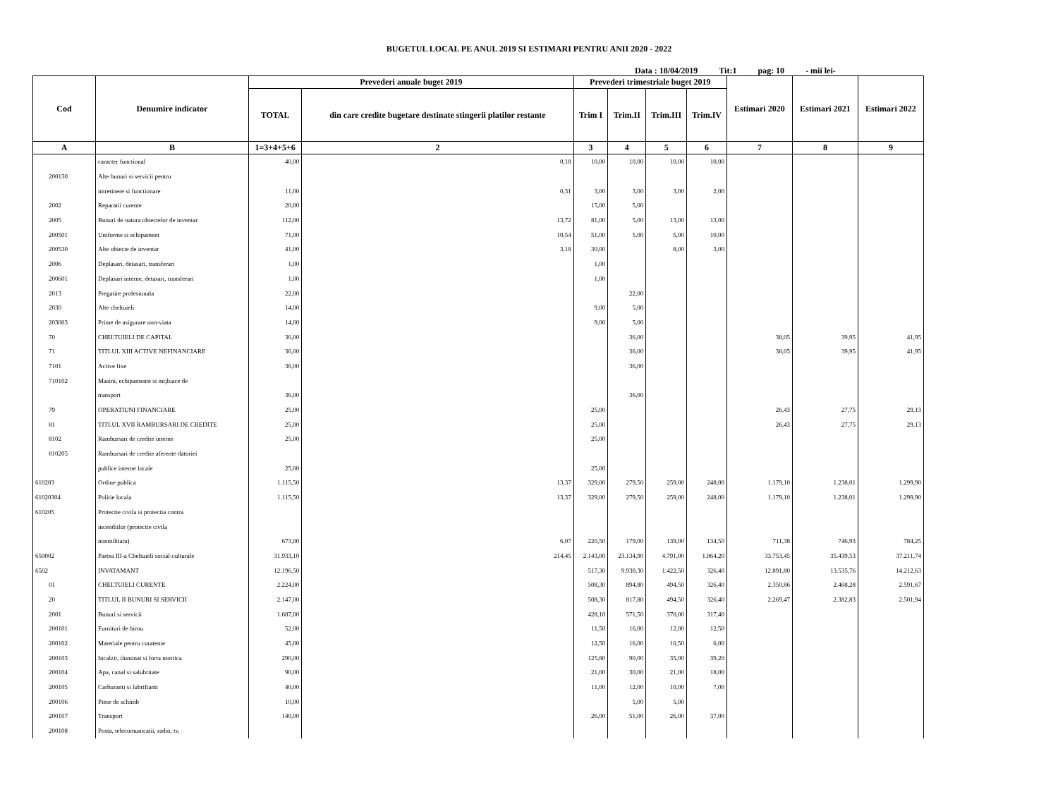BUGETUL LOCAL PE ANUL 2019 SI ESTIMARI PENTRU ANII 2020 - 2022
Data : 18/04/2019 Tit:1 pag: 10 - mii lei-
| Cod | Denumire indicator | Prevederi anuale buget 2019 | | Prevederi trimestriale buget 2019 | | | | Estimari 2020 | Estimari 2021 | Estimari 2022 |
| --- | --- | --- | --- | --- | --- | --- | --- | --- | --- | --- |
| | | TOTAL | din care credite bugetare destinate stingerii platilor restante | Trim I | Trim.II | Trim.III | Trim.IV | | | |
| A | B | 1=3+4+5+6 | 2 | 3 | 4 | 5 | 6 | 7 | 8 | 9 |
| | caracter functional | 40,00 | 0,18 | 10,00 | 10,00 | 10,00 | 10,00 | | | |
| 200130 | Alte bunuri si servicii pentru | | | | | | | | | |
| | intretinere si functionare | 11,00 | 0,31 | 3,00 | 3,00 | 3,00 | 2,00 | | | |
| 2002 | Reparatii curente | 20,00 | | 15,00 | 5,00 | | | | | |
| 2005 | Bunuri de natura obiectelor de inventar | 112,00 | 13,72 | 81,00 | 5,00 | 13,00 | 13,00 | | | |
| 200501 | Uniforme si echipament | 71,00 | 10,54 | 51,00 | 5,00 | 5,00 | 10,00 | | | |
| 200530 | Alte obiecte de inventar | 41,00 | 3,18 | 30,00 | | 8,00 | 3,00 | | | |
| 2006 | Deplasari, detasari, transferari | 1,00 | | 1,00 | | | | | | |
| 200601 | Deplasari interne, detasari, transferari | 1,00 | | 1,00 | | | | | | |
| 2013 | Pregatire profesionala | 22,00 | | | 22,00 | | | | | |
| 2030 | Alte cheltuieli | 14,00 | | 9,00 | 5,00 | | | | | |
| 203003 | Prime de asigurare non-viata | 14,00 | | 9,00 | 5,00 | | | | | |
| 70 | CHELTUIELI DE CAPITAL | 36,00 | | | 36,00 | | | 38,05 | 39,95 | 41,95 |
| 71 | TITLUL XIII ACTIVE NEFINANCIARE | 36,00 | | | 36,00 | | | 38,05 | 39,95 | 41,95 |
| 7101 | Active fixe | 36,00 | | | 36,00 | | | | | |
| 710102 | Masini, echipamente si mijloace de | | | | | | | | | |
| | transport | 36,00 | | | 36,00 | | | | | |
| 79 | OPERATIUNI FINANCIARE | 25,00 | | 25,00 | | | | 26,43 | 27,75 | 29,13 |
| 81 | TITLUL XVII RAMBURSARI DE CREDITE | 25,00 | | 25,00 | | | | 26,43 | 27,75 | 29,13 |
| 8102 | Rambursari de credite interne | 25,00 | | 25,00 | | | | | | |
| 810205 | Rambursari de credite aferente datoriei | | | | | | | | | |
| | publice interne locale | 25,00 | | 25,00 | | | | | | |
| 610203 | Ordine publica | 1.115,50 | 13,37 | 329,00 | 279,50 | 259,00 | 248,00 | 1.179,10 | 1.238,01 | 1.299,90 |
| 61020304 | Politie locala | 1.115,50 | 13,37 | 329,00 | 279,50 | 259,00 | 248,00 | 1.179,10 | 1.238,01 | 1.299,90 |
| 610205 | Protectie civila si protectia contra | | | | | | | | | |
| | incendiilor (protectie civila | | | | | | | | | |
| | nonmilitara) | 673,00 | 6,07 | 220,50 | 179,00 | 139,00 | 134,50 | 711,38 | 746,93 | 784,25 |
| 650002 | Partea III-a Cheltuieli social-culturale | 31.933,10 | 214,45 | 2.143,00 | 23.134,90 | 4.791,00 | 1.864,20 | 33.753,45 | 35.439,53 | 37.211,74 |
| 6502 | INVATAMANT | 12.196,50 | | 517,30 | 9.930,30 | 1.422,50 | 326,40 | 12.891,80 | 13.535,76 | 14.212,63 |
| 01 | CHELTUIELI CURENTE | 2.224,00 | | 508,30 | 894,80 | 494,50 | 326,40 | 2.350,86 | 2.468,28 | 2.591,67 |
| 20 | TITLUL II BUNURI SI SERVICII | 2.147,00 | | 508,30 | 817,80 | 494,50 | 326,40 | 2.269,47 | 2.382,83 | 2.501,94 |
| 2001 | Bunuri si servicii | 1.687,00 | | 428,10 | 571,50 | 370,00 | 317,40 | | | |
| 200101 | Furnituri de birou | 52,00 | | 11,50 | 16,00 | 12,00 | 12,50 | | | |
| 200102 | Materiale pentru curatenie | 45,00 | | 12,50 | 16,00 | 10,50 | 6,00 | | | |
| 200103 | Incalzit, iluminat si forta motrica | 290,00 | | 125,80 | 90,00 | 35,00 | 39,20 | | | |
| 200104 | Apa, canal si salubritate | 90,00 | | 21,00 | 30,00 | 21,00 | 18,00 | | | |
| 200105 | Carburanti si lubrifianti | 40,00 | | 11,00 | 12,00 | 10,00 | 7,00 | | | |
| 200106 | Piese de schimb | 10,00 | | | 5,00 | 5,00 | | | | |
| 200107 | Transport | 140,00 | | 26,00 | 51,00 | 26,00 | 37,00 | | | |
| 200108 | Posta, telecomunicatii, radio, tv, | | | | | | | | | |